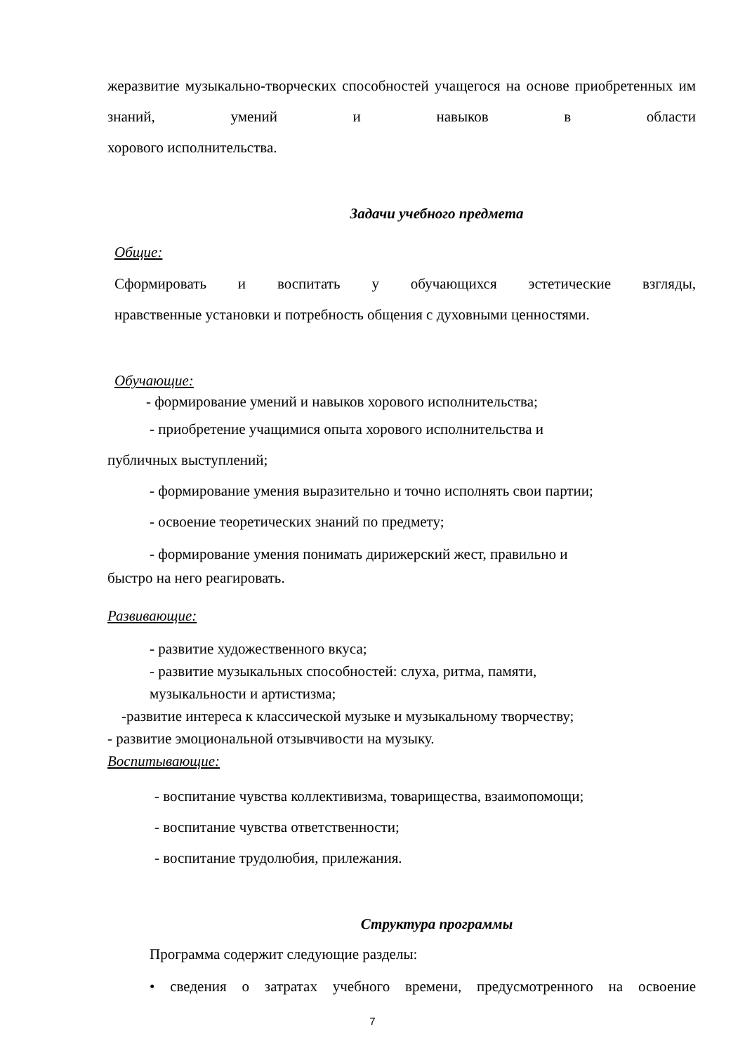жеразвитие музыкально-творческих способностей учащегося на основе приобретенных им знаний, умений и навыков в области
хорового исполнительства.
Задачи учебного предмета
Общие:
Сформировать и воспитать у обучающихся эстетические взгляды,
нравственные установки и потребность общения с духовными ценностями.
Обучающие:
- формирование умений и навыков хорового исполнительства;
- приобретение учащимися опыта хорового исполнительства и
публичных выступлений;
- формирование умения выразительно и точно исполнять свои партии;
- освоение теоретических знаний по предмету;
- формирование умения понимать дирижерский жест, правильно и
быстро на него реагировать.
Развивающие:
- развитие художественного вкуса;
- развитие музыкальных способностей: слуха, ритма, памяти,
музыкальности и артистизма;
-развитие интереса к классической музыке и музыкальному творчеству;
- развитие эмоциональной отзывчивости на музыку.
Воспитывающие:
- воспитание чувства коллективизма, товарищества, взаимопомощи;
- воспитание чувства ответственности;
- воспитание трудолюбия, прилежания.
Структура программы
Программа содержит следующие разделы:
• сведения о затратах учебного времени, предусмотренного на освоение
7